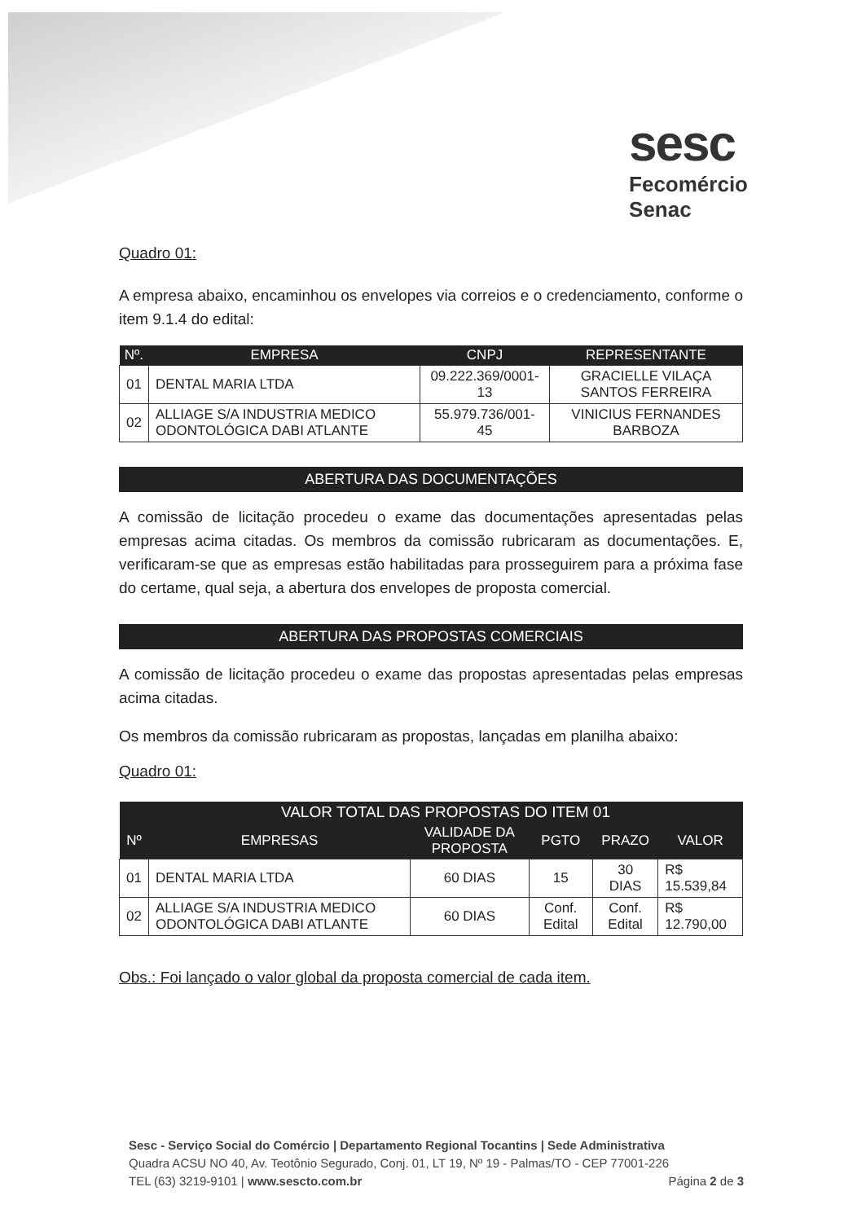sesc
Fecomércio
Senac
Quadro 01:
A empresa abaixo, encaminhou os envelopes via correios e o credenciamento, conforme o item 9.1.4 do edital:
| Nº. | EMPRESA | CNPJ | REPRESENTANTE |
| --- | --- | --- | --- |
| 01 | DENTAL MARIA LTDA | 09.222.369/0001-13 | GRACIELLE VILAÇA SANTOS FERREIRA |
| 02 | ALLIAGE S/A INDUSTRIA MEDICO ODONTOLÓGICA DABI ATLANTE | 55.979.736/001-45 | VINICIUS FERNANDES BARBOZA |
ABERTURA DAS DOCUMENTAÇÕES
A comissão de licitação procedeu o exame das documentações apresentadas pelas empresas acima citadas. Os membros da comissão rubricaram as documentações. E, verificaram-se que as empresas estão habilitadas para prosseguirem para a próxima fase do certame, qual seja, a abertura dos envelopes de proposta comercial.
ABERTURA DAS PROPOSTAS COMERCIAIS
A comissão de licitação procedeu o exame das propostas apresentadas pelas empresas acima citadas.
Os membros da comissão rubricaram as propostas, lançadas em planilha abaixo:
Quadro 01:
| | VALOR TOTAL DAS PROPOSTAS DO ITEM 01 | | | | |
| --- | --- | --- | --- | --- | --- |
| Nº | EMPRESAS | VALIDADE DA PROPOSTA | PGTO | PRAZO | VALOR |
| 01 | DENTAL MARIA LTDA | 60 DIAS | 15 | 30 DIAS | R$ 15.539,84 |
| 02 | ALLIAGE S/A INDUSTRIA MEDICO ODONTOLÓGICA DABI ATLANTE | 60 DIAS | Conf. Edital | Conf. Edital | R$ 12.790,00 |
Obs.: Foi lançado o valor global da proposta comercial de cada item.
Sesc - Serviço Social do Comércio | Departamento Regional Tocantins | Sede Administrativa
Quadra ACSU NO 40, Av. Teotônio Segurado, Conj. 01, LT 19, Nº 19 - Palmas/TO - CEP 77001-226
TEL (63) 3219-9101 | www.sescto.com.br Página 2 de 3